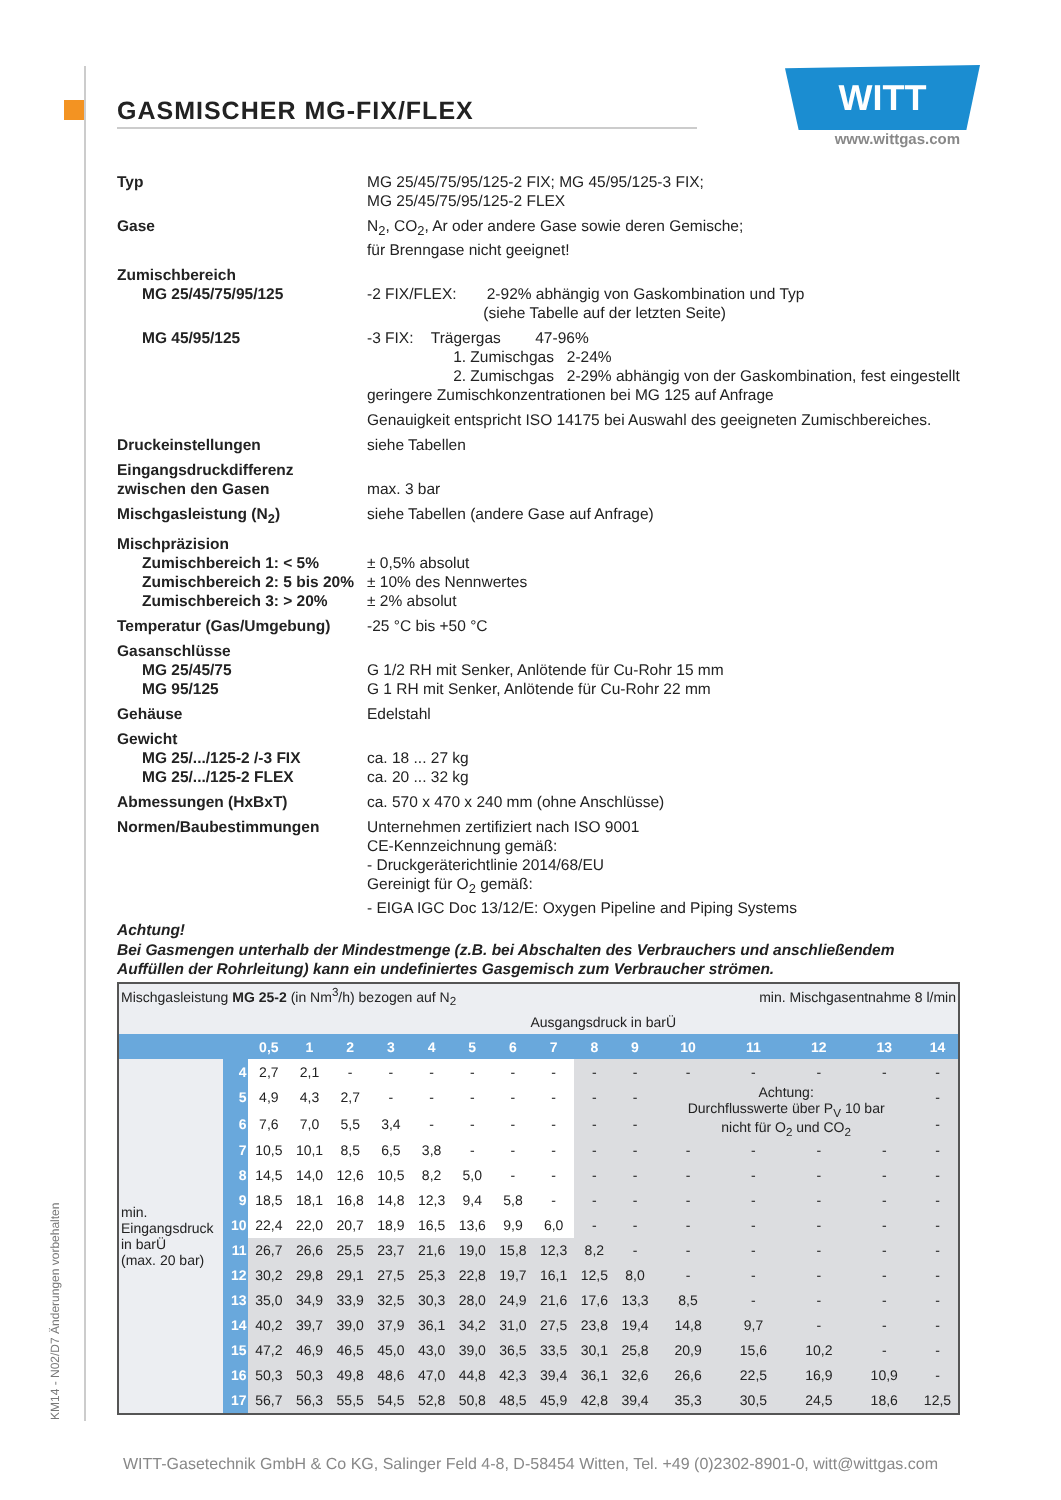KM14 - N02/D7 Änderungen vorbehalten
GASMISCHER MG-FIX/FLEX
WITT
www.wittgas.com
Typ MG 25/45/75/95/125-2 FIX; MG 45/95/125-3 FIX;
MG 25/45/75/95/125-2 FLEX
Gase N<sub>2</sub>, CO<sub>2</sub>, Ar oder andere Gase sowie deren Gemische;
für Brenngase nicht geeignet!
Zumischbereich
MG 25/45/75/95/125
-2 FIX/FLEX: 2-92% abhängig von Gaskombination und Typ
(siehe Tabelle auf der letzten Seite)
MG 45/95/125 -3 FIX: Trägergas 47-96%
1. Zumischgas 2-24%
2. Zumischgas 2-29% abhängig von der Gaskombination, fest eingestellt
geringere Zumischkonzentrationen bei MG 125 auf Anfrage
Genauigkeit entspricht ISO 14175 bei Auswahl des geeigneten Zumischbereiches.
Druckeinstellungen siehe Tabellen
Eingangsdruckdifferenz
zwischen den Gasen
max. 3 bar
Mischgasleistung (N<sub>2</sub>) siehe Tabellen (andere Gase auf Anfrage)
Mischpräzision
Zumischbereich 1: < 5%
Zumischbereich 2: 5 bis 20%
Zumischbereich 3: > 20%
± 0,5% absolut
± 10% des Nennwertes
± 2% absolut
Temperatur (Gas/Umgebung) -25 °C bis +50 °C
Gasanschlüsse
MG 25/45/75
MG 95/125
G 1/2 RH mit Senker, Anlötende für Cu-Rohr 15 mm
G 1 RH mit Senker, Anlötende für Cu-Rohr 22 mm
Gehäuse Edelstahl
Gewicht
MG 25/.../125-2 /-3 FIX
MG 25/.../125-2 FLEX
ca. 18 ... 27 kg
ca. 20 ... 32 kg
Abmessungen (HxBxT) ca. 570 x 470 x 240 mm (ohne Anschlüsse)
Normen/Baubestimmungen Unternehmen zertifiziert nach ISO 9001
CE-Kennzeichnung gemäß:
- Druckgeräterichtlinie 2014/68/EU
Gereinigt für O<sub>2</sub> gemäß:
- EIGA IGC Doc 13/12/E: Oxygen Pipeline and Piping Systems
Achtung!
Bei Gasmengen unterhalb der Mindestmenge (z.B. bei Abschalten des Verbrauchers und anschließendem
Auffüllen der Rohrleitung) kann ein undefiniertes Gasgemisch zum Verbraucher strömen.
| Mischgasleistung MG 25-2 (in Nm<sup>3</sup>/h) bezogen auf N<sub>2</sub> | | | | | | | | | min. Mischgasentnahme 8 l/min | | | | | | | |
| | | Ausgangsdruck in barÜ | | | | | | | | | | | | | | |
| | | 0,5 | 1 | 2 | 3 | 4 | 5 | 6 | 7 | 8 | 9 | 10 | 11 | 12 | 13 | 14 |
| min. Eingangsdruck in barÜ (max. 20 bar) | 4 | 2,7 | 2,1 | - | - | - | - | - | - | - | - | - | - | - | - | - |
| | 5 | 4,9 | 4,3 | 2,7 | - | - | - | - | - | - | - | Achtung: Durchflusswerte über P<sub>V</sub> 10 bar nicht für O<sub>2</sub> und CO<sub>2</sub> | | | | - |
| | 6 | 7,6 | 7,0 | 5,5 | 3,4 | - | - | - | - | - | - | | | | | - |
| | 7 | 10,5 | 10,1 | 8,5 | 6,5 | 3,8 | - | - | - | - | - | - | - | - | - | - |
| | 8 | 14,5 | 14,0 | 12,6 | 10,5 | 8,2 | 5,0 | - | - | - | - | - | - | - | - | - |
| | 9 | 18,5 | 18,1 | 16,8 | 14,8 | 12,3 | 9,4 | 5,8 | - | - | - | - | - | - | - | - |
| | 10 | 22,4 | 22,0 | 20,7 | 18,9 | 16,5 | 13,6 | 9,9 | 6,0 | - | - | - | - | - | - | - |
| | 11 | 26,7 | 26,6 | 25,5 | 23,7 | 21,6 | 19,0 | 15,8 | 12,3 | 8,2 | - | - | - | - | - | - |
| | 12 | 30,2 | 29,8 | 29,1 | 27,5 | 25,3 | 22,8 | 19,7 | 16,1 | 12,5 | 8,0 | - | - | - | - | - |
| | 13 | 35,0 | 34,9 | 33,9 | 32,5 | 30,3 | 28,0 | 24,9 | 21,6 | 17,6 | 13,3 | 8,5 | - | - | - | - |
| | 14 | 40,2 | 39,7 | 39,0 | 37,9 | 36,1 | 34,2 | 31,0 | 27,5 | 23,8 | 19,4 | 14,8 | 9,7 | - | - | - |
| | 15 | 47,2 | 46,9 | 46,5 | 45,0 | 43,0 | 39,0 | 36,5 | 33,5 | 30,1 | 25,8 | 20,9 | 15,6 | 10,2 | - | - |
| | 16 | 50,3 | 50,3 | 49,8 | 48,6 | 47,0 | 44,8 | 42,3 | 39,4 | 36,1 | 32,6 | 26,6 | 22,5 | 16,9 | 10,9 | - |
| | 17 | 56,7 | 56,3 | 55,5 | 54,5 | 52,8 | 50,8 | 48,5 | 45,9 | 42,8 | 39,4 | 35,3 | 30,5 | 24,5 | 18,6 | 12,5 |
WITT-Gasetechnik GmbH & Co KG, Salinger Feld 4-8, D-58454 Witten, Tel. +49 (0)2302-8901-0, witt@wittgas.com